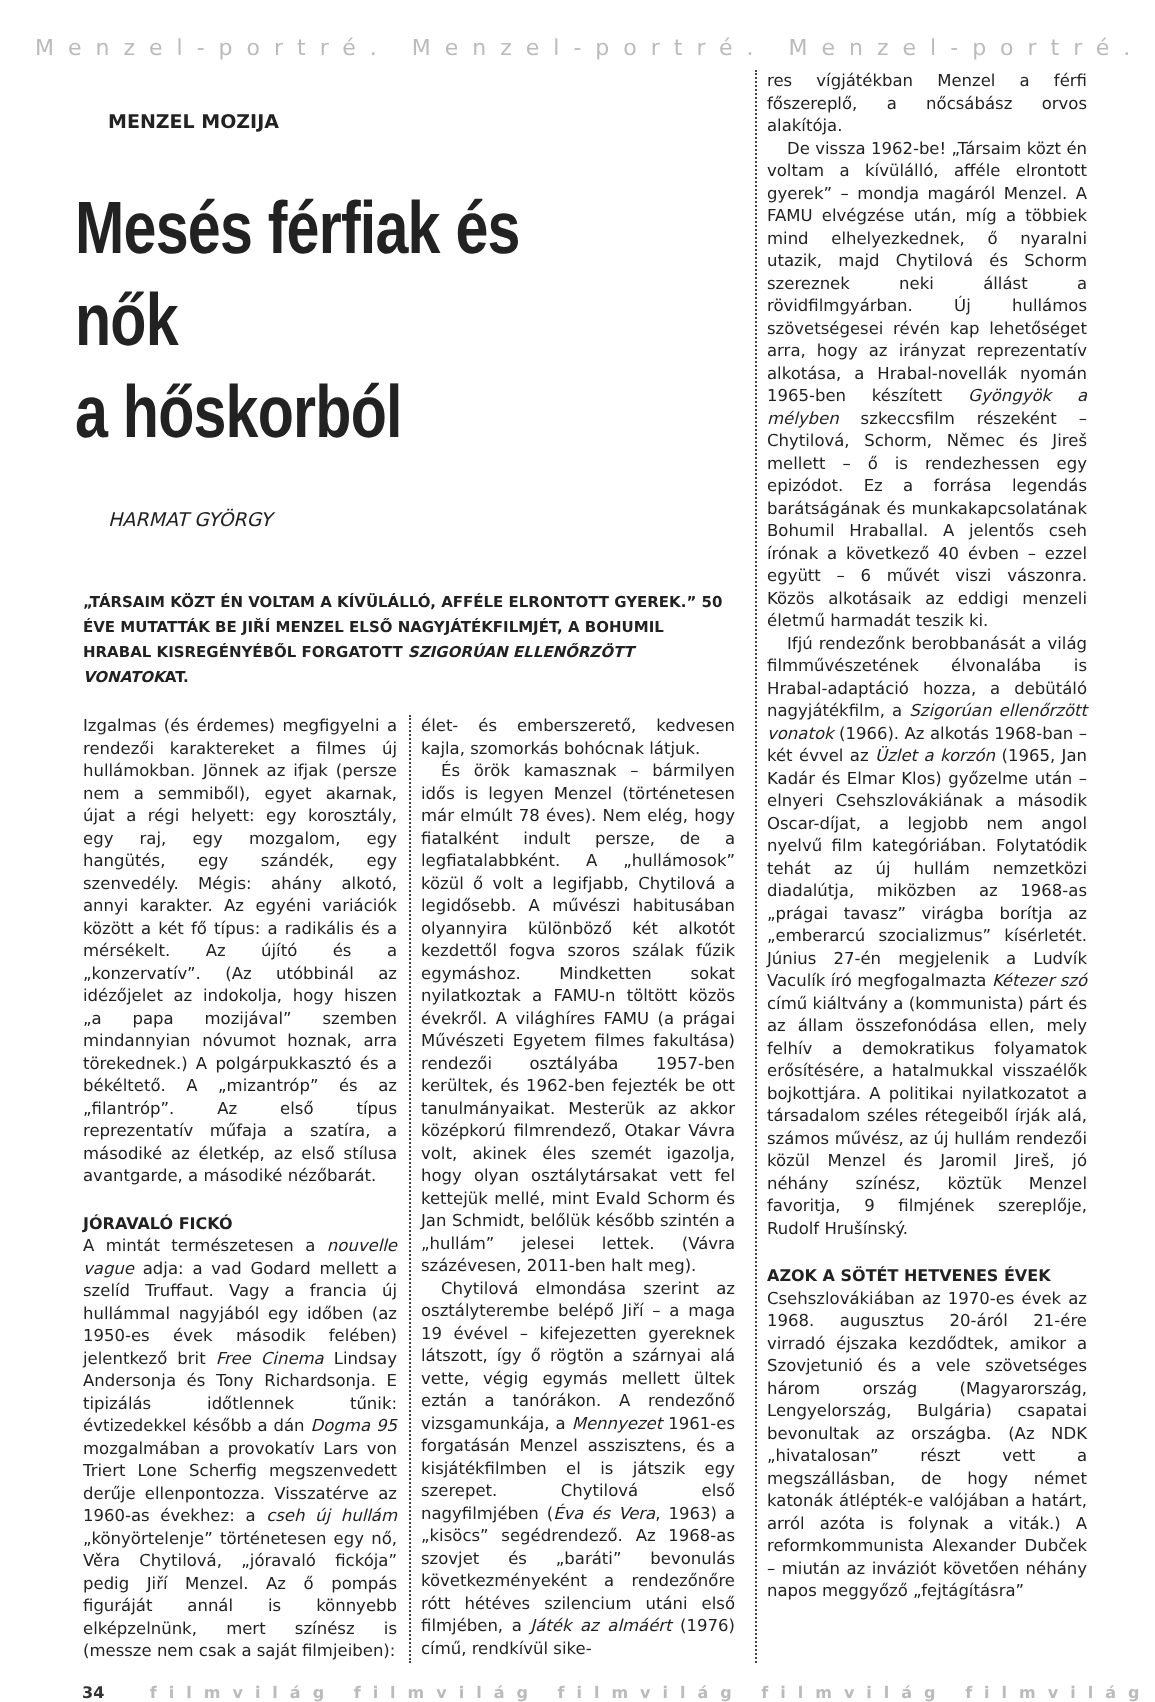Menzel-portré. Menzel-portré. Menzel-portré.
MENZEL MOZIJA
Mesés férfiak és nők
a hőskorból
HARMAT GYÖRGY
„TÁRSAIM KÖZT ÉN VOLTAM A KÍVÜLÁLLÓ, AFFÉLE ELRONTOTT GYEREK.” 50 ÉVE MUTATTÁK BE JIŘÍ MENZEL ELSŐ NAGYJÁTÉKFILMJÉT, A BOHUMIL HRABAL KISREGÉNYÉBŐL FORGATOTT SZIGORÚAN ELLENŐRZÖTT VONATOKAT.
Izgalmas (és érdemes) megfigyelni a rendezői karaktereket a filmes új hullámokban. Jönnek az ifjak (persze nem a semmiből), egyet akarnak, újat a régi helyett: egy korosztály, egy raj, egy mozgalom, egy hangütés, egy szándék, egy szenvedély. Mégis: ahány alkotó, annyi karakter. Az egyéni variációk között a két fő típus: a radikális és a mérsékelt. Az újító és a „konzervatív”. (Az utóbbinál az idézőjelet az indokolja, hogy hiszen „a papa mozijával” szemben mindannyian nóvumot hoznak, arra törekednek.) A polgárpukkasztó és a békéltető. A „mizantróp” és az „filantróp”. Az első típus reprezentatív műfaja a szatíra, a másodiké az életkép, az első stílusa avantgarde, a másodiké nézőbarát.
JÓRAVALÓ FICKÓ
A mintát természetesen a nouvelle vague adja: a vad Godard mellett a szelíd Truffaut. Vagy a francia új hullámmal nagyjából egy időben (az 1950-es évek második felében) jelentkező brit Free Cinema Lindsay Andersonja és Tony Richardsonja. E tipizálás időtlennek tűnik: évtizedekkel később a dán Dogma 95 mozgalmában a provokatív Lars von Triert Lone Scherfig megszenvedett derűje ellenpontozza. Visszatérve az 1960-as évekhez: a cseh új hullám „könyörtelenje” történetesen egy nő, Věra Chytilová, „jóravaló fickója” pedig Jiří Menzel. Az ő pompás figuráját annál is könnyebb elképzelnünk, mert színész is (messze nem csak a saját filmjeiben):
élet- és emberszerető, kedvesen kajla, szomorkás bohócnak látjuk.
És örök kamasznak – bármilyen idős is legyen Menzel (történetesen már elmúlt 78 éves). Nem elég, hogy fiatalként indult persze, de a legfiatalabbként. A „hullámosok” közül ő volt a legifjabb, Chytilová a legidősebb. A művészi habitusában olyannyira különböző két alkotót kezdettől fogva szoros szálak fűzik egymáshoz. Mindketten sokat nyilatkoztak a FAMU-n töltött közös évekről. A világhíres FAMU (a prágai Művészeti Egyetem filmes fakultása) rendezői osztályába 1957-ben kerültek, és 1962-ben fejezték be ott tanulmányaikat. Mesterük az akkor középkorú filmrendező, Otakar Vávra volt, akinek éles szemét igazolja, hogy olyan osztálytársakat vett fel kettejük mellé, mint Evald Schorm és Jan Schmidt, belőlük később szintén a „hullám” jelesei lettek. (Vávra százévesen, 2011-ben halt meg).
Chytilová elmondása szerint az osztályterembe belépő Jiří – a maga 19 évével – kifejezetten gyereknek látszott, így ő rögtön a szárnyai alá vette, végig egymás mellett ültek eztán a tanórákon. A rendezőnő vizsgamunkája, a Mennyezet 1961-es forgatásán Menzel asszisztens, és a kisjátékfilmben el is játszik egy szerepet. Chytilová első nagyfilmjében (Éva és Vera, 1963) a „kisöcs” segédrendező. Az 1968-as szovjet és „baráti” bevonulás következményeként a rendezőnőre rótt hétéves szilencium utáni első filmjében, a Játék az almáért (1976) című, rendkívül sike-
res vígjátékban Menzel a férfi főszereplő, a nőcsábász orvos alakítója.
De vissza 1962-be! „Társaim közt én voltam a kívülálló, afféle elrontott gyerek” – mondja magáról Menzel. A FAMU elvégzése után, míg a többiek mind elhelyezkednek, ő nyaralni utazik, majd Chytilová és Schorm szereznek neki állást a rövidfilmgyárban. Új hullámos szövetségesei révén kap lehetőséget arra, hogy az irányzat reprezentatív alkotása, a Hrabal-novellák nyomán 1965-ben készített Gyöngyök a mélyben szkeccsfilm részeként – Chytilová, Schorm, Němec és Jireš mellett – ő is rendezhessen egy epizódot. Ez a forrása legendás barátságának és munkakapcsolatának Bohumil Hraballal. A jelentős cseh írónak a következő 40 évben – ezzel együtt – 6 művét viszi vászonra. Közös alkotásaik az eddigi menzeli életmű harmadát teszik ki.
Ifjú rendezőnk berobbanását a világ filmművészetének élvonalába is Hrabal-adaptáció hozza, a debütáló nagyjátékfilm, a Szigorúan ellenőrzött vonatok (1966). Az alkotás 1968-ban – két évvel az Üzlet a korzón (1965, Jan Kadár és Elmar Klos) győzelme után – elnyeri Csehszlovákiának a második Oscar-díjat, a legjobb nem angol nyelvű film kategóriában. Folytatódik tehát az új hullám nemzetközi diadalútja, miközben az 1968-as „prágai tavasz” virágba borítja az „emberarcú szocializmus” kísérletét. Június 27-én megjelenik a Ludvík Vaculík író megfogalmazta Kétezer szó című kiáltvány a (kommunista) párt és az állam összefonódása ellen, mely felhív a demokratikus folyamatok erősítésére, a hatalmukkal visszaélők bojkottjára. A politikai nyilatkozatot a társadalom széles rétegeiből írják alá, számos művész, az új hullám rendezői közül Menzel és Jaromil Jireš, jó néhány színész, köztük Menzel favoritja, 9 filmjének szereplője, Rudolf Hrušínský.
AZOK A SÖTÉT HETVENES ÉVEK
Csehszlovákiában az 1970-es évek az 1968. augusztus 20-áról 21-ére virradó éjszaka kezdődtek, amikor a Szovjetunió és a vele szövetséges három ország (Magyarország, Lengyelország, Bulgária) csapatai bevonultak az országba. (Az NDK „hivatalosan” részt vett a megszállásban, de hogy német katonák átlépték-e valójában a határt, arról azóta is folynak a viták.) A reformkommunista Alexander Dubček – miután az inváziót követően néhány napos meggyőző „fejtágításra”
34 filmvilág filmvilág filmvilág filmvilág filmvilág